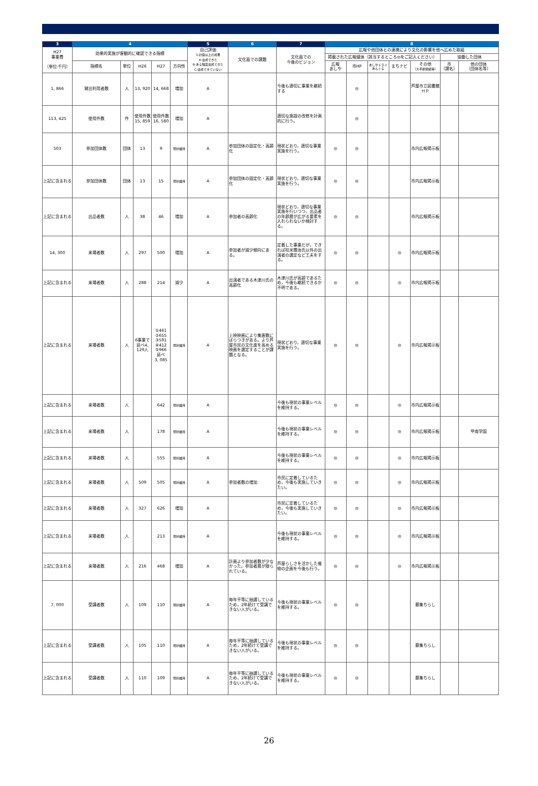| 3 | 4 | | | | | 5 | 6 | 7 | 8 | | | | | | |
| --- | --- | --- | --- | --- | --- | --- | --- | --- | --- | --- | --- | --- | --- | --- | --- |
| H27 事業費 （単位:千円） | 効果的実施が客観的に確認できる指標 | | | | | 自己評価 S:計画以上の成果 A:達成できた B:ある程度達成できた C:達成できていない | 文化面での課題 | 文化面での 今後のビジョン | 広報や他団体との連携により文化の影響を他へ広めた取組 | | | | | | |
| | | | | | | | | | 掲載された広報媒体（該当するところ◎をご記入ください） | | | | | 協働した団体 | |
| | 指標名 | 単位 | H26 | H27 | 方向性 | | | | 広報 あしや | 市HP | あしやトライあんぐる | まちナビ | その他 （大手新聞紙等） | 市 （課名） | 他の団体 （団体名等） |
| 1, 866 | 貸出利用者数 | 人 | 13, 920 | 14, 668 | 増加 | A | | 今後も適切に事業を継続する | | ◎ | | | 芦屋市立図書館ＨＰ | | |
| 113, 425 | 使用件数 | 件 | 使用件数 15, 859 | 使用件数 16, 580 | 増加 | A | | 適切な施設の改修を計画的に行う。 | | ◎ | | | | | |
| 503 | 参加団体数 | 団体 | 13 | 9 | 現状維持 | A | 参加団体の固定化・高齢化 | 現状どおり，適切な事業実施を行う。 | ◎ | ◎ | | | 市内広報掲示板 | | |
| 上記に含まれる | 参加団体数 | 団体 | 13 | 15 | 現状維持 | A | 参加団体の固定化・高齢化 | 現状どおり，適切な事業実施を行う。 | ◎ | ◎ | | | 市内広報掲示板 | | |
| 上記に含まれる | 出品者数 | 人 | 38 | 46 | 増加 | A | 参加者の高齢化 | 現状どおり，適切な事業実施を行いつつ，出品者の年齢層が広がる要素を入れられないか検討する。 | ◎ | ◎ | | | 市内広報掲示板 | | |
| 14, 300 | 来場者数 | 人 | 297 | 500 | 増加 | A | 参加者が減少傾向にある。 | 定着した事業だが，できれば桂米團治氏以外の出演者の選定など工夫をする。 | ◎ | ◎ | | ◎ | 市内広報掲示板 | | |
| 上記に含まれる | 来場者数 | 人 | 288 | 214 | 減少 | A | 出演者である木津川氏の高齢化 | 木津川氏が高齢であるため，今後も継続できるか不明である。 | ◎ | ◎ | | ◎ | 市内広報掲示板 | | |
| 上記に含まれる | 来場者数 | 人 | 6事業で延べ4, 129人 | ①461 ②655 ③591 ④412 ⑤966 延べ 3, 085 | 現状維持 | A | 上映映画により集客数にばらつきがある。より芦屋市民の文化度を高める映画を選定することが課題となる。 | 現状どおり，適切な事業実施を行う。 | ◎ | ◎ | | ◎ | 市内広報掲示板 | | |
| 上記に含まれる | 来場者数 | 人 | | 642 | 現状維持 | A | | 今後も現状の事業レベルを維持する。 | ◎ | ◎ | | ◎ | 市内広報掲示板 | | |
| 上記に含まれる | 来場者数 | 人 | | 178 | 現状維持 | A | | 今後も現状の事業レベルを維持する。 | ◎ | ◎ | | ◎ | 市内広報掲示板 | | 甲南学園 |
| 上記に含まれる | 来場者数 | 人 | | 555 | 現状維持 | A | | 今後も現状の事業レベルを維持する。 | ◎ | ◎ | | ◎ | 市内広報掲示板 | | |
| 上記に含まれる | 来場者数 | 人 | 509 | 505 | 現状維持 | A | 参加者数の増加 | 市民に定着しているため，今後も実施していきたい。 | ◎ | ◎ | | ◎ | 市内広報掲示板 | | |
| 上記に含まれる | 来場者数 | 人 | 327 | 626 | 増加 | A | | 市民に定着しているため，今後も実施していきたい。 | ◎ | ◎ | | ◎ | 市内広報掲示板 | | |
| 上記に含まれる | 来場者数 | 人 | | 213 | 現状維持 | A | | 今後も現状の事業レベルを維持する。 | ◎ | ◎ | | ◎ | 市内広報掲示板 | | |
| 上記に含まれる | 来場者数 | 人 | 216 | 468 | 増加 | A | 計画より参加者数が少なかった。参加者層が限られている。 | 芦屋らしさを活かした催物の企画を今後も行う。 | ◎ | ◎ | | ◎ | 市内広報掲示板 | | |
| 7, 000 | 受講者数 | 人 | 109 | 110 | 現状維持 | A | 毎年平等に抽選しているため，2年続けて受講できない人がいる。 | 今後も現状の事業レベルを維持する。 | ◎ | ◎ | | | 募集ちらし | | |
| 上記に含まれる | 受講者数 | 人 | 105 | 110 | 現状維持 | A | 毎年平等に抽選しているため，2年続けて受講できない人がいる。 | 今後も現状の事業レベルを維持する。 | ◎ | ◎ | | | 募集ちらし | | |
| 上記に含まれる | 受講者数 | 人 | 110 | 109 | 現状維持 | A | 毎年平等に抽選しているため，2年続けて受講できない人がいる。 | 今後も現状の事業レベルを維持する。 | ◎ | ◎ | | | 募集ちらし | | |
26